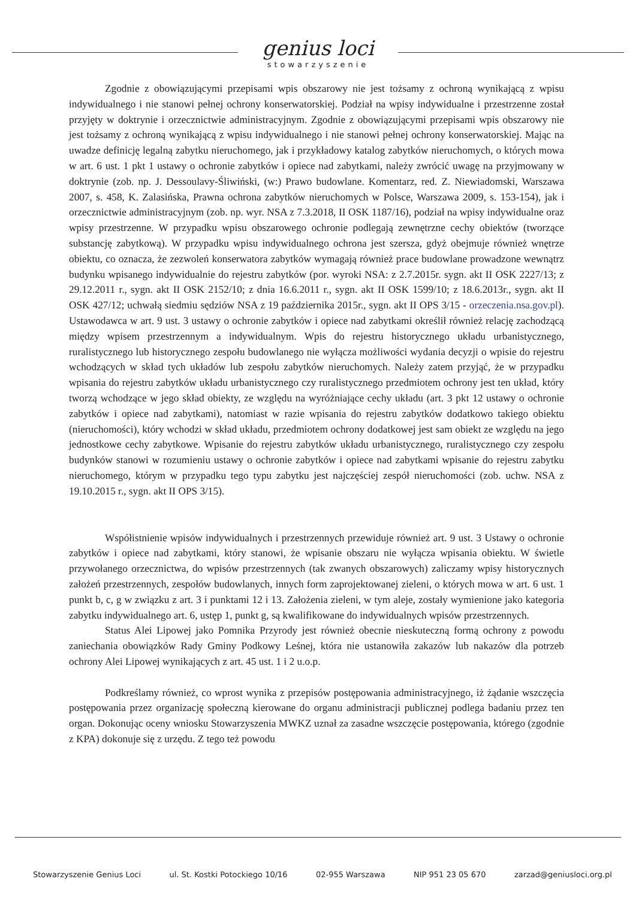genius loci
stowarzyszenie
Zgodnie z obowiązującymi przepisami wpis obszarowy nie jest tożsamy z ochroną wynikającą z wpisu indywidualnego i nie stanowi pełnej ochrony konserwatorskiej. Podział na wpisy indywidualne i przestrzenne został przyjęty w doktrynie i orzecznictwie administracyjnym. Zgodnie z obowiązującymi przepisami wpis obszarowy nie jest tożsamy z ochroną wynikającą z wpisu indywidualnego i nie stanowi pełnej ochrony konserwatorskiej. Mając na uwadze definicję legalną zabytku nieruchomego, jak i przykładowy katalog zabytków nieruchomych, o których mowa w art. 6 ust. 1 pkt 1 ustawy o ochronie zabytków i opiece nad zabytkami, należy zwrócić uwagę na przyjmowany w doktrynie (zob. np. J. Dessoulavy-Śliwiński, (w:) Prawo budowlane. Komentarz, red. Z. Niewiadomski, Warszawa 2007, s. 458, K. Zalasińska, Prawna ochrona zabytków nieruchomych w Polsce, Warszawa 2009, s. 153-154), jak i orzecznictwie administracyjnym (zob. np. wyr. NSA z 7.3.2018, II OSK 1187/16), podział na wpisy indywidualne oraz wpisy przestrzenne. W przypadku wpisu obszarowego ochronie podlegają zewnętrzne cechy obiektów (tworzące substancję zabytkową). W przypadku wpisu indywidualnego ochrona jest szersza, gdyż obejmuje również wnętrze obiektu, co oznacza, że zezwoleń konserwatora zabytków wymagają również prace budowlane prowadzone wewnątrz budynku wpisanego indywidualnie do rejestru zabytków (por. wyroki NSA: z 2.7.2015r. sygn. akt II OSK 2227/13; z 29.12.2011 r., sygn. akt II OSK 2152/10; z dnia 16.6.2011 r., sygn. akt II OSK 1599/10; z 18.6.2013r., sygn. akt II OSK 427/12; uchwałą siedmiu sędziów NSA z 19 października 2015r., sygn. akt II OPS 3/15 - orzeczenia.nsa.gov.pl). Ustawodawca w art. 9 ust. 3 ustawy o ochronie zabytków i opiece nad zabytkami określił również relację zachodzącą między wpisem przestrzennym a indywidualnym. Wpis do rejestru historycznego układu urbanistycznego, ruralistycznego lub historycznego zespołu budowlanego nie wyłącza możliwości wydania decyzji o wpisie do rejestru wchodzących w skład tych układów lub zespołu zabytków nieruchomych. Należy zatem przyjąć, że w przypadku wpisania do rejestru zabytków układu urbanistycznego czy ruralistycznego przedmiotem ochrony jest ten układ, który tworzą wchodzące w jego skład obiekty, ze względu na wyróżniające cechy układu (art. 3 pkt 12 ustawy o ochronie zabytków i opiece nad zabytkami), natomiast w razie wpisania do rejestru zabytków dodatkowo takiego obiektu (nieruchomości), który wchodzi w skład układu, przedmiotem ochrony dodatkowej jest sam obiekt ze względu na jego jednostkowe cechy zabytkowe. Wpisanie do rejestru zabytków układu urbanistycznego, ruralistycznego czy zespołu budynków stanowi w rozumieniu ustawy o ochronie zabytków i opiece nad zabytkami wpisanie do rejestru zabytku nieruchomego, którym w przypadku tego typu zabytku jest najczęściej zespół nieruchomości (zob. uchw. NSA z 19.10.2015 r., sygn. akt II OPS 3/15).
Współistnienie wpisów indywidualnych i przestrzennych przewiduje również art. 9 ust. 3 Ustawy o ochronie zabytków i opiece nad zabytkami, który stanowi, że wpisanie obszaru nie wyłącza wpisania obiektu. W świetle przywołanego orzecznictwa, do wpisów przestrzennych (tak zwanych obszarowych) zaliczamy wpisy historycznych założeń przestrzennych, zespołów budowlanych, innych form zaprojektowanej zieleni, o których mowa w art. 6 ust. 1 punkt b, c, g w związku z art. 3 i punktami 12 i 13. Założenia zieleni, w tym aleje, zostały wymienione jako kategoria zabytku indywidualnego art. 6, ustęp 1, punkt g, są kwalifikowane do indywidualnych wpisów przestrzennych.
Status Alei Lipowej jako Pomnika Przyrody jest również obecnie nieskuteczną formą ochrony z powodu zaniechania obowiązków Rady Gminy Podkowy Leśnej, która nie ustanowiła zakazów lub nakazów dla potrzeb ochrony Alei Lipowej wynikających z art. 45 ust. 1 i 2 u.o.p.
Podkreślamy również, co wprost wynika z przepisów postępowania administracyjnego, iż żądanie wszczęcia postępowania przez organizację społeczną kierowane do organu administracji publicznej podlega badaniu przez ten organ. Dokonując oceny wniosku Stowarzyszenia MWKZ uznał za zasadne wszczęcie postępowania, którego (zgodnie z KPA) dokonuje się z urzędu. Z tego też powodu
Stowarzyszenie Genius Loci ul. St. Kostki Potockiego 10/16 02-955 Warszawa NIP 951 23 05 670 zarzad@geniusloci.org.pl